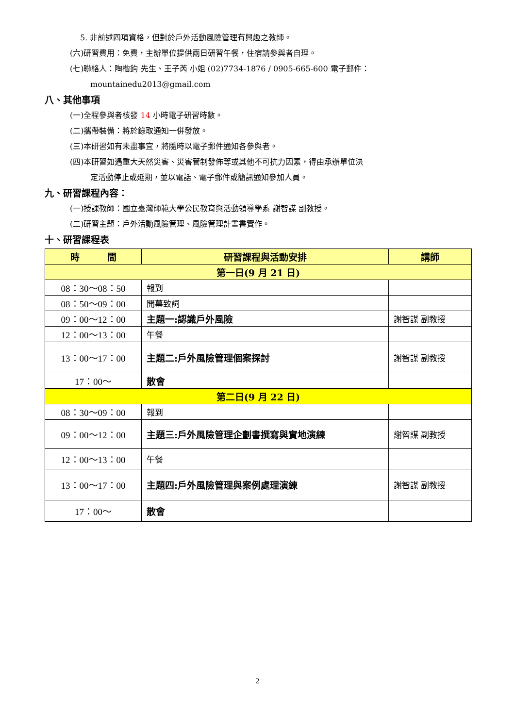5. 非前述四項資格，但對於戶外活動風險管理有興趣之教師。
(六)研習費用：免費，主辦單位提供兩日研習午餐，住宿請參與者自理。
(七)聯絡人：陶楷鈞 先生、王子芮 小姐 (02)7734-1876 / 0905-665-600 電子郵件：
mountainedu2013@gmail.com
八、其他事項
(一)全程參與者核發 14 小時電子研習時數。
(二)攜帶裝備：將於錄取通知一併發放。
(三)本研習如有未盡事宜，將隨時以電子郵件通知各參與者。
(四)本研習如遇重大天然災害、災害管制發佈等或其他不可抗力因素，得由承辦單位決
定活動停止或延期，並以電話、電子郵件或簡訊通知參加人員。
九、研習課程內容：
(一)授課教師：國立臺灣師範大學公民教育與活動領導學系 謝智謀 副教授。
(二)研習主題：戶外活動風險管理、風險管理計畫書實作。
十、研習課程表
| 時 間 | 研習課程與活動安排 | 講師 |
| --- | --- | --- |
| 第一日(9 月 21 日) | | |
| 08：30～08：50 | 報到 | |
| 08：50～09：00 | 開幕致詞 | |
| 09：00～12：00 | 主題一:認識戶外風險 | 謝智謀 副教授 |
| 12：00～13：00 | 午餐 | |
| 13：00～17：00 | 主題二:戶外風險管理個案探討 | 謝智謀 副教授 |
| 17：00～ | 散會 | |
| 第二日(9 月 22 日) | | |
| 08：30～09：00 | 報到 | |
| 09：00～12：00 | 主題三:戶外風險管理企劃書撰寫與實地演練 | 謝智謀 副教授 |
| 12：00～13：00 | 午餐 | |
| 13：00～17：00 | 主題四:戶外風險管理與案例處理演練 | 謝智謀 副教授 |
| 17：00～ | 散會 | |
2